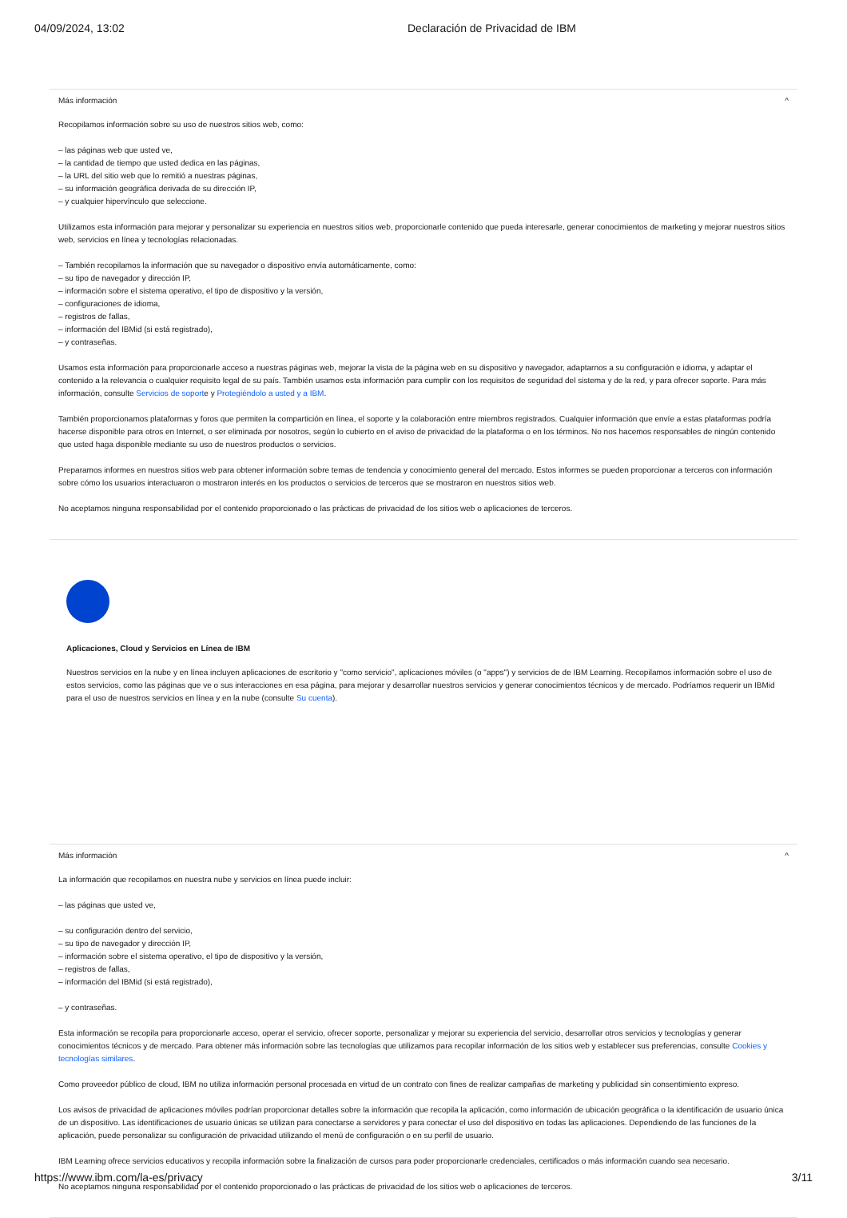04/09/2024, 13:02 Declaración de Privacidad de IBM
Más información ^
Recopilamos información sobre su uso de nuestros sitios web, como:
– las páginas web que usted ve,
– la cantidad de tiempo que usted dedica en las páginas,
– la URL del sitio web que lo remitió a nuestras páginas,
– su información geográfica derivada de su dirección IP,
– y cualquier hipervínculo que seleccione.
Utilizamos esta información para mejorar y personalizar su experiencia en nuestros sitios web, proporcionarle contenido que pueda interesarle, generar conocimientos de marketing y mejorar nuestros sitios web, servicios en línea y tecnologías relacionadas.
– También recopilamos la información que su navegador o dispositivo envía automáticamente, como:
– su tipo de navegador y dirección IP,
– información sobre el sistema operativo, el tipo de dispositivo y la versión,
– configuraciones de idioma,
– registros de fallas,
– información del IBMid (si está registrado),
– y contraseñas.
Usamos esta información para proporcionarle acceso a nuestras páginas web, mejorar la vista de la página web en su dispositivo y navegador, adaptarnos a su configuración e idioma, y adaptar el contenido a la relevancia o cualquier requisito legal de su país. También usamos esta información para cumplir con los requisitos de seguridad del sistema y de la red, y para ofrecer soporte. Para más información, consulte Servicios de soporte y Protegiéndolo a usted y a IBM.
También proporcionamos plataformas y foros que permiten la compartición en línea, el soporte y la colaboración entre miembros registrados. Cualquier información que envíe a estas plataformas podría hacerse disponible para otros en Internet, o ser eliminada por nosotros, según lo cubierto en el aviso de privacidad de la plataforma o en los términos. No nos hacemos responsables de ningún contenido que usted haga disponible mediante su uso de nuestros productos o servicios.
Preparamos informes en nuestros sitios web para obtener información sobre temas de tendencia y conocimiento general del mercado. Estos informes se pueden proporcionar a terceros con información sobre cómo los usuarios interactuaron o mostraron interés en los productos o servicios de terceros que se mostraron en nuestros sitios web.
No aceptamos ninguna responsabilidad por el contenido proporcionado o las prácticas de privacidad de los sitios web o aplicaciones de terceros.
Aplicaciones, Cloud y Servicios en Línea de IBM
Nuestros servicios en la nube y en línea incluyen aplicaciones de escritorio y "como servicio", aplicaciones móviles (o "apps") y servicios de de IBM Learning. Recopilamos información sobre el uso de estos servicios, como las páginas que ve o sus interacciones en esa página, para mejorar y desarrollar nuestros servicios y generar conocimientos técnicos y de mercado. Podríamos requerir un IBMid para el uso de nuestros servicios en línea y en la nube (consulte Su cuenta).
Más información ^
La información que recopilamos en nuestra nube y servicios en línea puede incluir:
– las páginas que usted ve,
– su configuración dentro del servicio,
– su tipo de navegador y dirección IP,
– información sobre el sistema operativo, el tipo de dispositivo y la versión,
– registros de fallas,
– información del IBMid (si está registrado),
– y contraseñas.
Esta información se recopila para proporcionarle acceso, operar el servicio, ofrecer soporte, personalizar y mejorar su experiencia del servicio, desarrollar otros servicios y tecnologías y generar conocimientos técnicos y de mercado. Para obtener más información sobre las tecnologías que utilizamos para recopilar información de los sitios web y establecer sus preferencias, consulte Cookies y tecnologías similares.
Como proveedor público de cloud, IBM no utiliza información personal procesada en virtud de un contrato con fines de realizar campañas de marketing y publicidad sin consentimiento expreso.
Los avisos de privacidad de aplicaciones móviles podrían proporcionar detalles sobre la información que recopila la aplicación, como información de ubicación geográfica o la identificación de usuario única de un dispositivo. Las identificaciones de usuario únicas se utilizan para conectarse a servidores y para conectar el uso del dispositivo en todas las aplicaciones. Dependiendo de las funciones de la aplicación, puede personalizar su configuración de privacidad utilizando el menú de configuración o en su perfil de usuario.
IBM Learning ofrece servicios educativos y recopila información sobre la finalización de cursos para poder proporcionarle credenciales, certificados o más información cuando sea necesario.
No aceptamos ninguna responsabilidad por el contenido proporcionado o las prácticas de privacidad de los sitios web o aplicaciones de terceros.
https://www.ibm.com/la-es/privacy 3/11